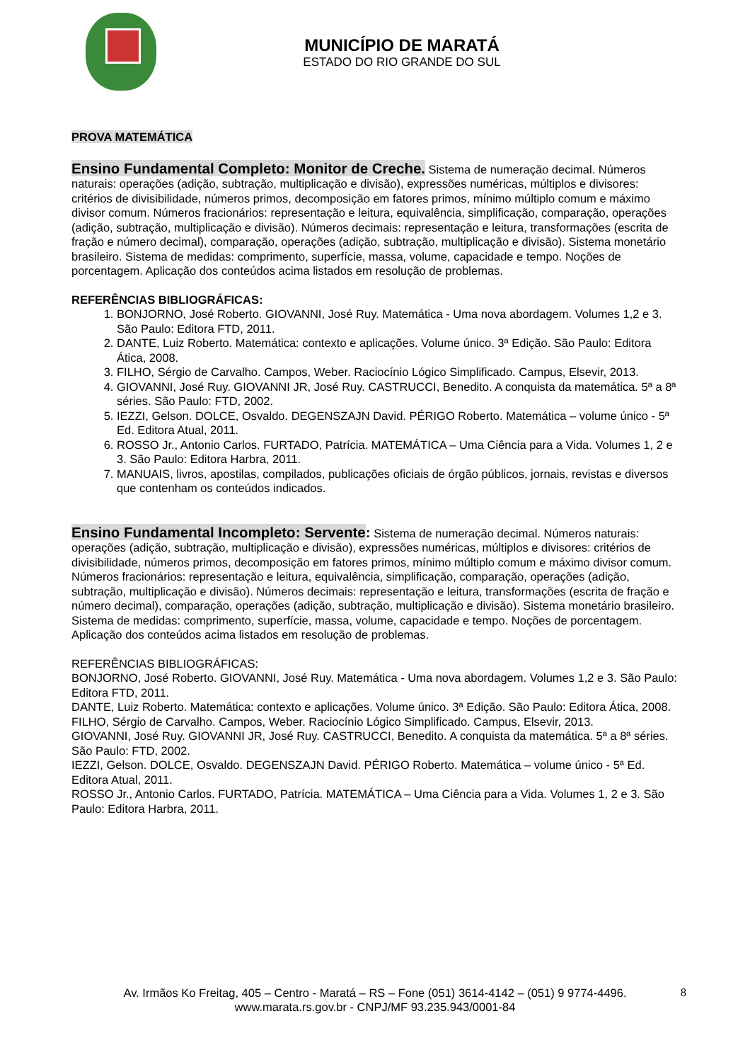MUNICÍPIO DE MARATÁ
ESTADO DO RIO GRANDE DO SUL
PROVA MATEMÁTICA
Ensino Fundamental Completo: Monitor de Creche. Sistema de numeração decimal. Números naturais: operações (adição, subtração, multiplicação e divisão), expressões numéricas, múltiplos e divisores: critérios de divisibilidade, números primos, decomposição em fatores primos, mínimo múltiplo comum e máximo divisor comum. Números fracionários: representação e leitura, equivalência, simplificação, comparação, operações (adição, subtração, multiplicação e divisão). Números decimais: representação e leitura, transformações (escrita de fração e número decimal), comparação, operações (adição, subtração, multiplicação e divisão). Sistema monetário brasileiro. Sistema de medidas: comprimento, superfície, massa, volume, capacidade e tempo. Noções de porcentagem. Aplicação dos conteúdos acima listados em resolução de problemas.
REFERÊNCIAS BIBLIOGRÁFICAS:
1. BONJORNO, José Roberto. GIOVANNI, José Ruy. Matemática - Uma nova abordagem. Volumes 1,2 e 3. São Paulo: Editora FTD, 2011.
2. DANTE, Luiz Roberto. Matemática: contexto e aplicações. Volume único. 3ª Edição. São Paulo: Editora Ática, 2008.
3. FILHO, Sérgio de Carvalho. Campos, Weber. Raciocínio Lógico Simplificado. Campus, Elsevir, 2013.
4. GIOVANNI, José Ruy. GIOVANNI JR, José Ruy. CASTRUCCI, Benedito. A conquista da matemática. 5ª a 8ª séries. São Paulo: FTD, 2002.
5. IEZZI, Gelson. DOLCE, Osvaldo. DEGENSZAJN David. PÉRIGO Roberto. Matemática – volume único - 5ª Ed. Editora Atual, 2011.
6. ROSSO Jr., Antonio Carlos. FURTADO, Patrícia. MATEMÁTICA – Uma Ciência para a Vida. Volumes 1, 2 e 3. São Paulo: Editora Harbra, 2011.
7. MANUAIS, livros, apostilas, compilados, publicações oficiais de órgão públicos, jornais, revistas e diversos que contenham os conteúdos indicados.
Ensino Fundamental Incompleto: Servente: Sistema de numeração decimal. Números naturais: operações (adição, subtração, multiplicação e divisão), expressões numéricas, múltiplos e divisores: critérios de divisibilidade, números primos, decomposição em fatores primos, mínimo múltiplo comum e máximo divisor comum. Números fracionários: representação e leitura, equivalência, simplificação, comparação, operações (adição, subtração, multiplicação e divisão). Números decimais: representação e leitura, transformações (escrita de fração e número decimal), comparação, operações (adição, subtração, multiplicação e divisão). Sistema monetário brasileiro. Sistema de medidas: comprimento, superfície, massa, volume, capacidade e tempo. Noções de porcentagem. Aplicação dos conteúdos acima listados em resolução de problemas.
REFERÊNCIAS BIBLIOGRÁFICAS:
BONJORNO, José Roberto. GIOVANNI, José Ruy. Matemática - Uma nova abordagem. Volumes 1,2 e 3. São Paulo: Editora FTD, 2011.
DANTE, Luiz Roberto. Matemática: contexto e aplicações. Volume único. 3ª Edição. São Paulo: Editora Ática, 2008.
FILHO, Sérgio de Carvalho. Campos, Weber. Raciocínio Lógico Simplificado. Campus, Elsevir, 2013.
GIOVANNI, José Ruy. GIOVANNI JR, José Ruy. CASTRUCCI, Benedito. A conquista da matemática. 5ª a 8ª séries. São Paulo: FTD, 2002.
IEZZI, Gelson. DOLCE, Osvaldo. DEGENSZAJN David. PÉRIGO Roberto. Matemática – volume único - 5ª Ed. Editora Atual, 2011.
ROSSO Jr., Antonio Carlos. FURTADO, Patrícia. MATEMÁTICA – Uma Ciência para a Vida. Volumes 1, 2 e 3. São Paulo: Editora Harbra, 2011.
Av. Irmãos Ko Freitag, 405 – Centro - Maratá – RS – Fone (051) 3614-4142 – (051) 9 9774-4496.
www.marata.rs.gov.br - CNPJ/MF 93.235.943/0001-84
8